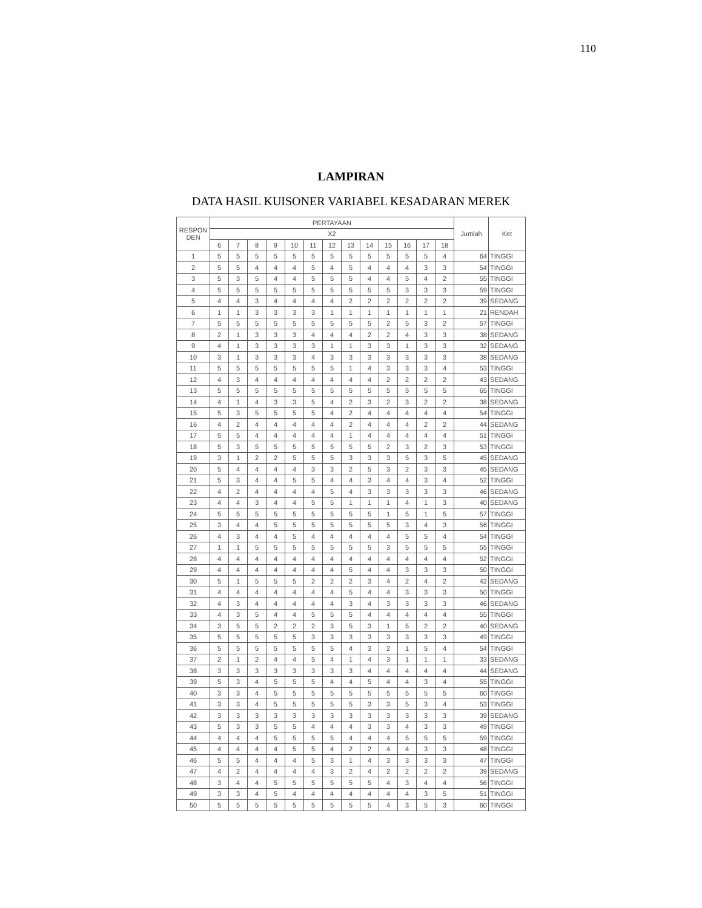110
LAMPIRAN
DATA HASIL KUISONER VARIABEL KESADARAN MEREK
| RESPON DEN | PERTAYAAN | | | | | | | | | | | | | Jumlah | Ket |
| --- | --- | --- | --- | --- | --- | --- | --- | --- | --- | --- | --- | --- | --- | --- | --- |
| | X2 | | | | | | | | | | | | | | |
| | 6 | 7 | 8 | 9 | 10 | 11 | 12 | 13 | 14 | 15 | 16 | 17 | 18 | | |
| 1 | 5 | 5 | 5 | 5 | 5 | 5 | 5 | 5 | 5 | 5 | 5 | 5 | 4 | 64 | TINGGI |
| 2 | 5 | 5 | 4 | 4 | 4 | 5 | 4 | 5 | 4 | 4 | 4 | 3 | 3 | 54 | TINGGI |
| 3 | 5 | 3 | 5 | 4 | 4 | 5 | 5 | 5 | 4 | 4 | 5 | 4 | 2 | 55 | TINGGI |
| 4 | 5 | 5 | 5 | 5 | 5 | 5 | 5 | 5 | 5 | 5 | 3 | 3 | 3 | 59 | TINGGI |
| 5 | 4 | 4 | 3 | 4 | 4 | 4 | 4 | 2 | 2 | 2 | 2 | 2 | 2 | 39 | SEDANG |
| 6 | 1 | 1 | 3 | 3 | 3 | 3 | 1 | 1 | 1 | 1 | 1 | 1 | 1 | 21 | RENDAH |
| 7 | 5 | 5 | 5 | 5 | 5 | 5 | 5 | 5 | 5 | 2 | 5 | 3 | 2 | 57 | TINGGI |
| 8 | 2 | 1 | 3 | 3 | 3 | 4 | 4 | 4 | 2 | 2 | 4 | 3 | 3 | 38 | SEDANG |
| 9 | 4 | 1 | 3 | 3 | 3 | 3 | 1 | 1 | 3 | 3 | 1 | 3 | 3 | 32 | SEDANG |
| 10 | 3 | 1 | 3 | 3 | 3 | 4 | 3 | 3 | 3 | 3 | 3 | 3 | 3 | 38 | SEDANG |
| 11 | 5 | 5 | 5 | 5 | 5 | 5 | 5 | 1 | 4 | 3 | 3 | 3 | 4 | 53 | TINGGI |
| 12 | 4 | 3 | 4 | 4 | 4 | 4 | 4 | 4 | 4 | 2 | 2 | 2 | 2 | 43 | SEDANG |
| 13 | 5 | 5 | 5 | 5 | 5 | 5 | 5 | 5 | 5 | 5 | 5 | 5 | 5 | 65 | TINGGI |
| 14 | 4 | 1 | 4 | 3 | 3 | 5 | 4 | 2 | 3 | 2 | 3 | 2 | 2 | 38 | SEDANG |
| 15 | 5 | 3 | 5 | 5 | 5 | 5 | 4 | 2 | 4 | 4 | 4 | 4 | 4 | 54 | TINGGI |
| 16 | 4 | 2 | 4 | 4 | 4 | 4 | 4 | 2 | 4 | 4 | 4 | 2 | 2 | 44 | SEDANG |
| 17 | 5 | 5 | 4 | 4 | 4 | 4 | 4 | 1 | 4 | 4 | 4 | 4 | 4 | 51 | TINGGI |
| 18 | 5 | 3 | 5 | 5 | 5 | 5 | 5 | 5 | 5 | 2 | 3 | 2 | 3 | 53 | TINGGI |
| 19 | 3 | 1 | 2 | 2 | 5 | 5 | 5 | 3 | 3 | 3 | 5 | 3 | 5 | 45 | SEDANG |
| 20 | 5 | 4 | 4 | 4 | 4 | 3 | 3 | 2 | 5 | 3 | 2 | 3 | 3 | 45 | SEDANG |
| 21 | 5 | 3 | 4 | 4 | 5 | 5 | 4 | 4 | 3 | 4 | 4 | 3 | 4 | 52 | TINGGI |
| 22 | 4 | 2 | 4 | 4 | 4 | 4 | 5 | 4 | 3 | 3 | 3 | 3 | 3 | 46 | SEDANG |
| 23 | 4 | 4 | 3 | 4 | 4 | 5 | 5 | 1 | 1 | 1 | 4 | 1 | 3 | 40 | SEDANG |
| 24 | 5 | 5 | 5 | 5 | 5 | 5 | 5 | 5 | 5 | 1 | 5 | 1 | 5 | 57 | TINGGI |
| 25 | 3 | 4 | 4 | 5 | 5 | 5 | 5 | 5 | 5 | 5 | 3 | 4 | 3 | 56 | TINGGI |
| 26 | 4 | 3 | 4 | 4 | 5 | 4 | 4 | 4 | 4 | 4 | 5 | 5 | 4 | 54 | TINGGI |
| 27 | 1 | 1 | 5 | 5 | 5 | 5 | 5 | 5 | 5 | 3 | 5 | 5 | 5 | 55 | TINGGI |
| 28 | 4 | 4 | 4 | 4 | 4 | 4 | 4 | 4 | 4 | 4 | 4 | 4 | 4 | 52 | TINGGI |
| 29 | 4 | 4 | 4 | 4 | 4 | 4 | 4 | 5 | 4 | 4 | 3 | 3 | 3 | 50 | TINGGI |
| 30 | 5 | 1 | 5 | 5 | 5 | 2 | 2 | 2 | 3 | 4 | 2 | 4 | 2 | 42 | SEDANG |
| 31 | 4 | 4 | 4 | 4 | 4 | 4 | 4 | 5 | 4 | 4 | 3 | 3 | 3 | 50 | TINGGI |
| 32 | 4 | 3 | 4 | 4 | 4 | 4 | 4 | 3 | 4 | 3 | 3 | 3 | 3 | 46 | SEDANG |
| 33 | 4 | 3 | 5 | 4 | 4 | 5 | 5 | 5 | 4 | 4 | 4 | 4 | 4 | 55 | TINGGI |
| 34 | 3 | 5 | 5 | 2 | 2 | 2 | 3 | 5 | 3 | 1 | 5 | 2 | 2 | 40 | SEDANG |
| 35 | 5 | 5 | 5 | 5 | 5 | 3 | 3 | 3 | 3 | 3 | 3 | 3 | 3 | 49 | TINGGI |
| 36 | 5 | 5 | 5 | 5 | 5 | 5 | 5 | 4 | 3 | 2 | 1 | 5 | 4 | 54 | TINGGI |
| 37 | 2 | 1 | 2 | 4 | 4 | 5 | 4 | 1 | 4 | 3 | 1 | 1 | 1 | 33 | SEDANG |
| 38 | 3 | 3 | 3 | 3 | 3 | 3 | 3 | 3 | 4 | 4 | 4 | 4 | 4 | 44 | SEDANG |
| 39 | 5 | 3 | 4 | 5 | 5 | 5 | 4 | 4 | 5 | 4 | 4 | 3 | 4 | 55 | TINGGI |
| 40 | 3 | 3 | 4 | 5 | 5 | 5 | 5 | 5 | 5 | 5 | 5 | 5 | 5 | 60 | TINGGI |
| 41 | 3 | 3 | 4 | 5 | 5 | 5 | 5 | 5 | 3 | 3 | 5 | 3 | 4 | 53 | TINGGI |
| 42 | 3 | 3 | 3 | 3 | 3 | 3 | 3 | 3 | 3 | 3 | 3 | 3 | 3 | 39 | SEDANG |
| 43 | 5 | 3 | 3 | 5 | 5 | 4 | 4 | 4 | 3 | 3 | 4 | 3 | 3 | 49 | TINGGI |
| 44 | 4 | 4 | 4 | 5 | 5 | 5 | 5 | 4 | 4 | 4 | 5 | 5 | 5 | 59 | TINGGI |
| 45 | 4 | 4 | 4 | 4 | 5 | 5 | 4 | 2 | 2 | 4 | 4 | 3 | 3 | 48 | TINGGI |
| 46 | 5 | 5 | 4 | 4 | 4 | 5 | 3 | 1 | 4 | 3 | 3 | 3 | 3 | 47 | TINGGI |
| 47 | 4 | 2 | 4 | 4 | 4 | 4 | 3 | 2 | 4 | 2 | 2 | 2 | 2 | 39 | SEDANG |
| 48 | 3 | 4 | 4 | 5 | 5 | 5 | 5 | 5 | 5 | 4 | 3 | 4 | 4 | 56 | TINGGI |
| 49 | 3 | 3 | 4 | 5 | 4 | 4 | 4 | 4 | 4 | 4 | 4 | 3 | 5 | 51 | TINGGI |
| 50 | 5 | 5 | 5 | 5 | 5 | 5 | 5 | 5 | 5 | 4 | 3 | 5 | 3 | 60 | TINGGI |